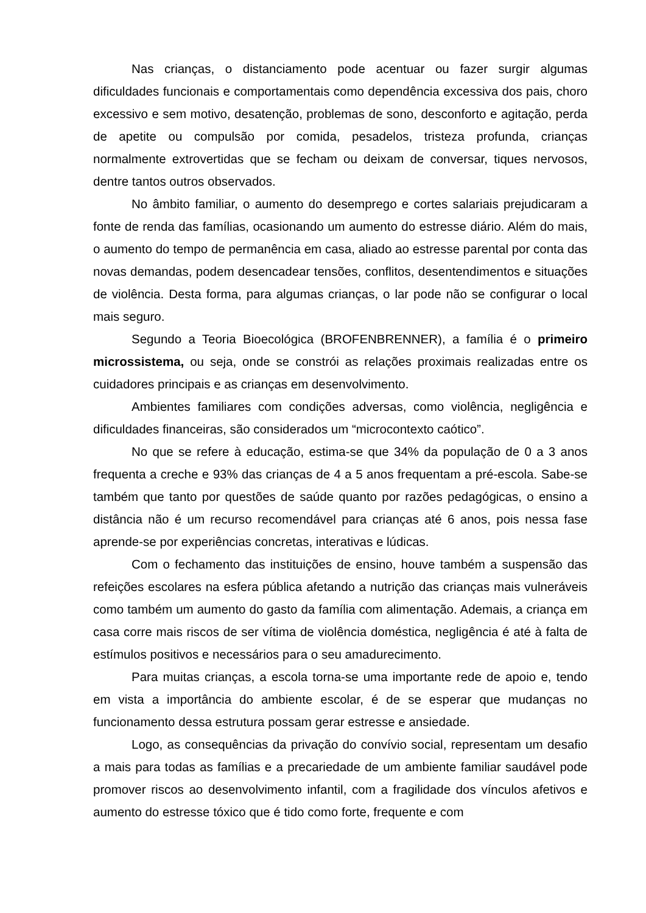Nas crianças, o distanciamento pode acentuar ou fazer surgir algumas dificuldades funcionais e comportamentais como dependência excessiva dos pais, choro excessivo e sem motivo, desatenção, problemas de sono, desconforto e agitação, perda de apetite ou compulsão por comida, pesadelos, tristeza profunda, crianças normalmente extrovertidas que se fecham ou deixam de conversar, tiques nervosos, dentre tantos outros observados.
No âmbito familiar, o aumento do desemprego e cortes salariais prejudicaram a fonte de renda das famílias, ocasionando um aumento do estresse diário. Além do mais, o aumento do tempo de permanência em casa, aliado ao estresse parental por conta das novas demandas, podem desencadear tensões, conflitos, desentendimentos e situações de violência. Desta forma, para algumas crianças, o lar pode não se configurar o local mais seguro.
Segundo a Teoria Bioecológica (BROFENBRENNER), a família é o primeiro microssistema, ou seja, onde se constrói as relações proximais realizadas entre os cuidadores principais e as crianças em desenvolvimento.
Ambientes familiares com condições adversas, como violência, negligência e dificuldades financeiras, são considerados um “microcontexto caótico”.
No que se refere à educação, estima-se que 34% da população de 0 a 3 anos frequenta a creche e 93% das crianças de 4 a 5 anos frequentam a pré-escola. Sabe-se também que tanto por questões de saúde quanto por razões pedagógicas, o ensino a distância não é um recurso recomendável para crianças até 6 anos, pois nessa fase aprende-se por experiências concretas, interativas e lúdicas.
Com o fechamento das instituições de ensino, houve também a suspensão das refeições escolares na esfera pública afetando a nutrição das crianças mais vulneráveis como também um aumento do gasto da família com alimentação. Ademais, a criança em casa corre mais riscos de ser vítima de violência doméstica, negligência é até à falta de estímulos positivos e necessários para o seu amadurecimento.
Para muitas crianças, a escola torna-se uma importante rede de apoio e, tendo em vista a importância do ambiente escolar, é de se esperar que mudanças no funcionamento dessa estrutura possam gerar estresse e ansiedade.
Logo, as consequências da privação do convívio social, representam um desafio a mais para todas as famílias e a precariedade de um ambiente familiar saudável pode promover riscos ao desenvolvimento infantil, com a fragilidade dos vínculos afetivos e aumento do estresse tóxico que é tido como forte, frequente e com